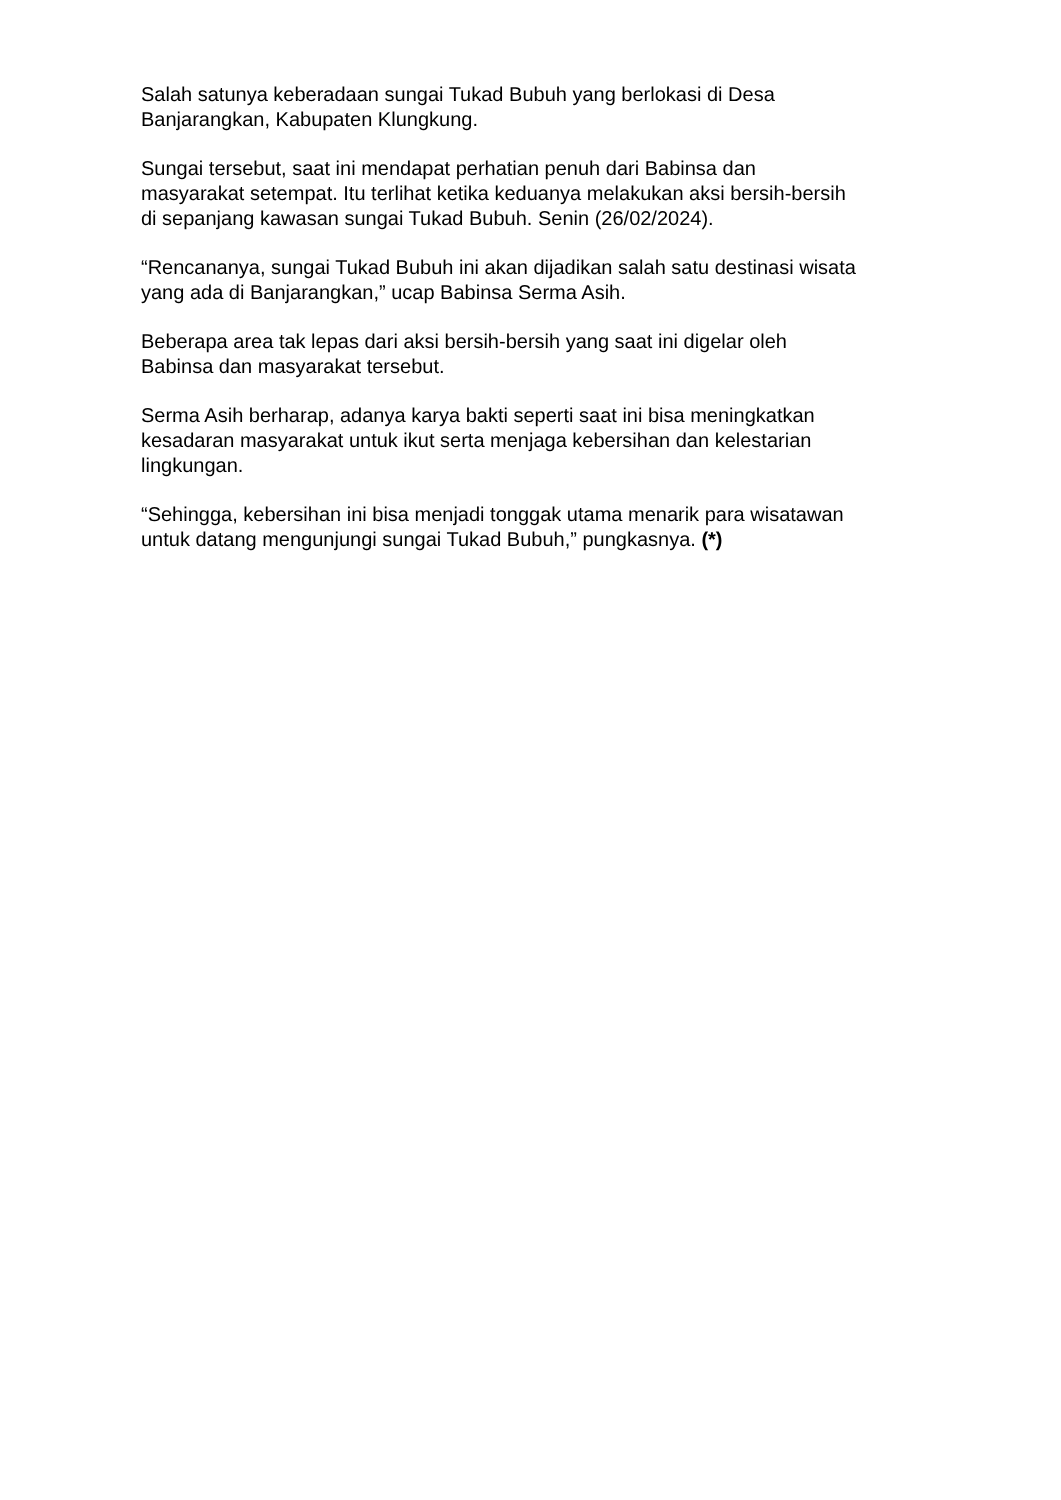Salah satunya keberadaan sungai Tukad Bubuh yang berlokasi di Desa
Banjarangkan, Kabupaten Klungkung.
Sungai tersebut, saat ini mendapat perhatian penuh dari Babinsa dan
masyarakat setempat. Itu terlihat ketika keduanya melakukan aksi bersih-bersih
di sepanjang kawasan sungai Tukad Bubuh. Senin (26/02/2024).
“Rencananya, sungai Tukad Bubuh ini akan dijadikan salah satu destinasi wisata
yang ada di Banjarangkan,” ucap Babinsa Serma Asih.
Beberapa area tak lepas dari aksi bersih-bersih yang saat ini digelar oleh
Babinsa dan masyarakat tersebut.
Serma Asih berharap, adanya karya bakti seperti saat ini bisa meningkatkan
kesadaran masyarakat untuk ikut serta menjaga kebersihan dan kelestarian
lingkungan.
“Sehingga, kebersihan ini bisa menjadi tonggak utama menarik para wisatawan
untuk datang mengunjungi sungai Tukad Bubuh,” pungkasnya. (*)